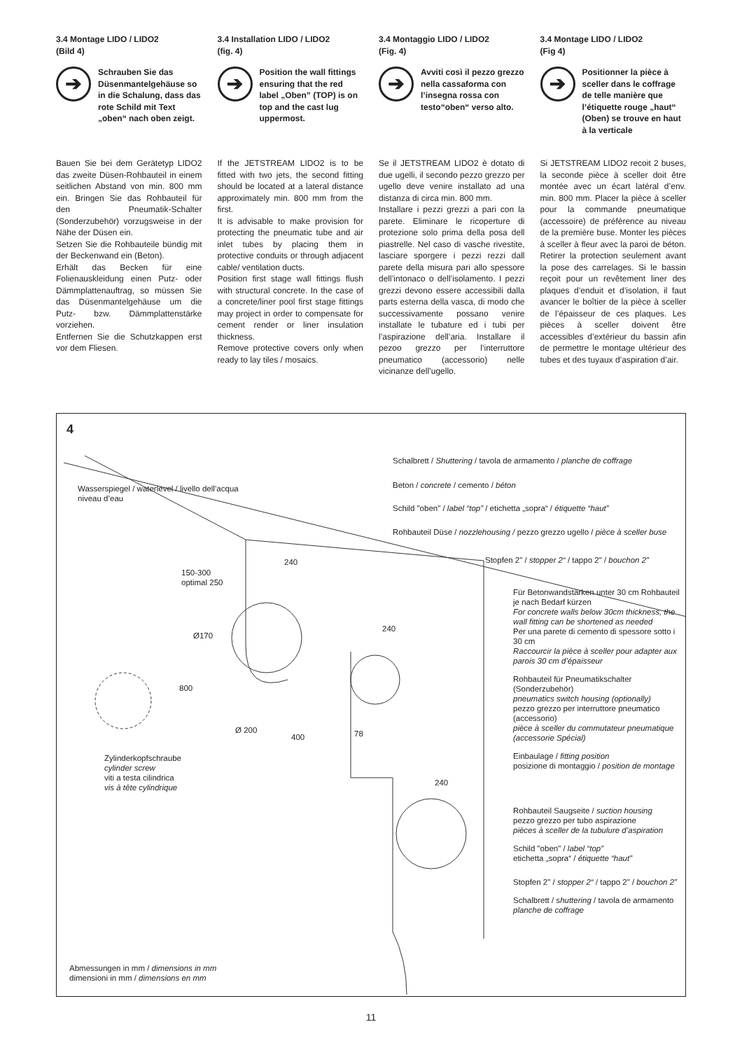3.4 Montage LIDO / LIDO2
(Bild 4)
➔
Schrauben Sie das Düsenmantelgehäuse so in die Schalung, dass das rote Schild mit Text „oben“ nach oben zeigt.
Bauen Sie bei dem Gerätetyp LIDO2 das zweite Düsen-Rohbauteil in einem seitlichen Abstand von min. 800 mm ein. Bringen Sie das Rohbauteil für den Pneumatik-Schalter (Sonderzubehör) vorzugsweise in der Nähe der Düsen ein.
Setzen Sie die Rohbauteile bündig mit der Beckenwand ein (Beton).
Erhält das Becken für eine Folienauskleidung einen Putz- oder Dämmplattenauftrag, so müssen Sie das Düsenmantelgehäuse um die Putz- bzw. Dämmplattenstärke vorziehen.
Entfernen Sie die Schutzkappen erst vor dem Fliesen.
3.4 Installation LIDO / LIDO2
(fig. 4)
➔
Position the wall fittings ensuring that the red label „Oben” (TOP) is on top and the cast lug uppermost.
If the JETSTREAM LIDO2 is to be fitted with two jets, the second fitting should be located at a lateral distance approximately min. 800 mm from the first.
It is advisable to make provision for protecting the pneumatic tube and air inlet tubes by placing them in protective conduits or through adjacent cable/ ventilation ducts.
Position first stage wall fittings flush with structural concrete. In the case of a concrete/liner pool first stage fittings may project in order to compensate for cement render or liner insulation thickness.
Remove protective covers only when ready to lay tiles / mosaics.
3.4 Montaggio LIDO / LIDO2
(Fig. 4)
➔
Avviti così il pezzo grezzo nella cassaforma con l’insegna rossa con testo“oben“ verso alto.
Se il JETSTREAM LIDO2 è dotato di due ugelli, il secondo pezzo grezzo per ugello deve venire installato ad una distanza di circa min. 800 mm.
Installare i pezzi grezzi a pari con la parete. Eliminare le ricoperture di protezione solo prima della posa dell piastrelle. Nel caso di vasche rivestite, lasciare sporgere i pezzi rezzi dall parete della misura pari allo spessore dell’intonaco o dell’isolamento. I pezzi grezzi devono essere accessibili dalla parts esterna della vasca, di modo che successivamente possano venire installate le tubature ed i tubi per l’aspirazione dell’aria. Installare il pezoo grezzo per l’interruttore pneumatico (accessorio) nelle vicinanze dell’ugello.
3.4 Montage LIDO / LIDO2
(Fig 4)
➔
Positionner la pièce à sceller dans le coffrage de telle manière que l’étiquette rouge „haut“ (Oben) se trouve en haut à la verticale
Si JETSTREAM LIDO2 recoit 2 buses, la seconde pièce à sceller doit être montée avec un écart latéral d’env. min. 800 mm. Placer la pièce à sceller pour la commande pneumatique (accessoire) de préférence au niveau de la première buse. Monter les pièces à sceller à fleur avec la paroi de béton. Retirer la protection seulement avant la pose des carrelages. Si le bassin reçoit pour un revêtement liner des plaques d’enduit et d’isolation, il faut avancer le boîtier de la pièce à sceller de l’épaisseur de ces plaques. Les pièces à sceller doivent être accessibles d’extérieur du bassin afin de permettre le montage ultérieur des tubes et des tuyaux d’aspiration d’air.
4
Wasserspiegel / waterlevel / livello dell’acqua
niveau d’eau
150-300
optimal 250
Ø170
800
Ø 200
400 78
240
240
240
Zylinderkopfschraube
cylinder screw
viti a testa cilindrica
vis à tête cylindrique
Schalbrett / Shuttering / tavola de armamento / planche de coffrage
Beton / concrete / cemento / béton
Schild "oben" / label “top” / etichetta „sopra“ / étiquette “haut”
Rohbauteil Düse / nozzlehousing / pezzo grezzo ugello / pièce à sceller buse
Stopfen 2" / stopper 2“ / tappo 2" / bouchon 2”
Für Betonwandstärken unter 30 cm Rohbauteil je nach Bedarf kürzen
For concrete walls below 30cm thickness, the wall fitting can be shortened as needed
Per una parete di cemento di spessore sotto i 30 cm
Raccourcir la pièce à sceller pour adapter aux parois 30 cm d’épaisseur
Rohbauteil für Pneumatikschalter (Sonderzubehör)
pneumatics switch housing (optionally)
pezzo grezzo per interruttore pneumatico (accessorio)
pièce à sceller du commutateur pneumatique (accessorie Spécial)
Einbaulage / fitting position
posizione di montaggio / position de montage
Rohbauteil Saugseite / suction housing
pezzo grezzo per tubo aspirazione
pièces à sceller de la tubulure d’aspiration
Schild "oben" / label “top”
etichetta „sopra“ / étiquette “haut”
Stopfen 2" / stopper 2“ / tappo 2" / bouchon 2”
Schalbrett / shuttering / tavola de armamento
planche de coffrage
Abmessungen in mm / dimensions in mm
dimensioni in mm / dimensions en mm
11